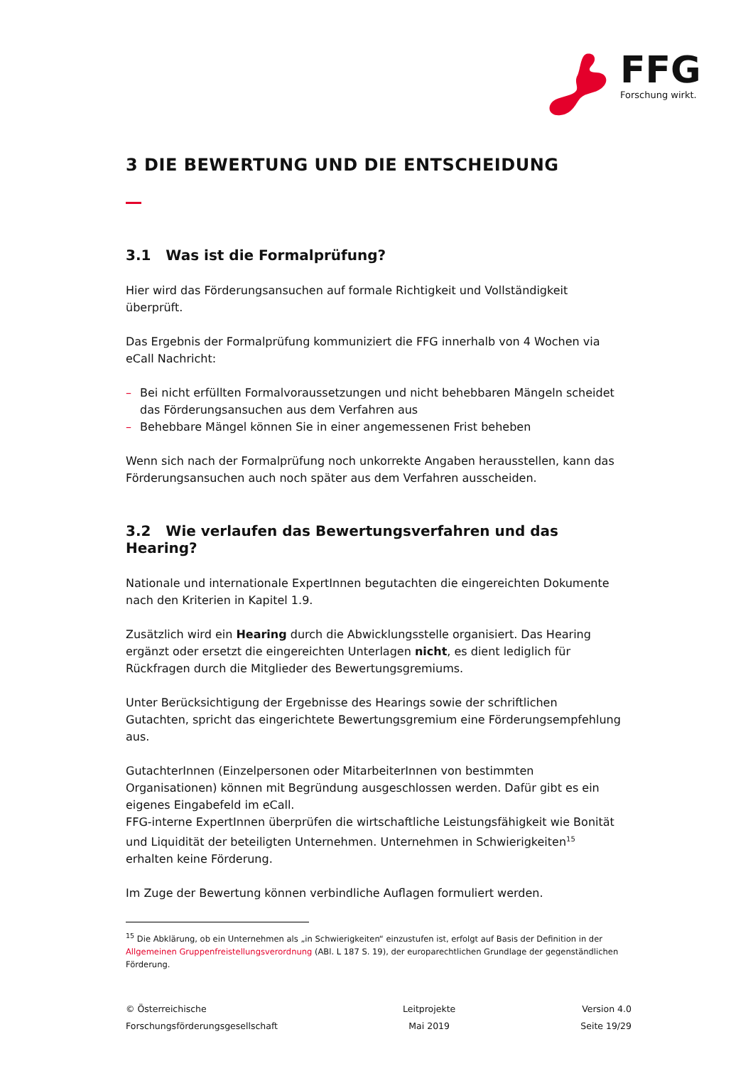FFG Forschung wirkt.
3 DIE BEWERTUNG UND DIE ENTSCHEIDUNG
3.1 Was ist die Formalprüfung?
Hier wird das Förderungsansuchen auf formale Richtigkeit und Vollständigkeit überprüft.
Das Ergebnis der Formalprüfung kommuniziert die FFG innerhalb von 4 Wochen via eCall Nachricht:
– Bei nicht erfüllten Formalvoraussetzungen und nicht behebbaren Mängeln scheidet das Förderungsansuchen aus dem Verfahren aus
– Behebbare Mängel können Sie in einer angemessenen Frist beheben
Wenn sich nach der Formalprüfung noch unkorrekte Angaben herausstellen, kann das Förderungsansuchen auch noch später aus dem Verfahren ausscheiden.
3.2 Wie verlaufen das Bewertungsverfahren und das Hearing?
Nationale und internationale ExpertInnen begutachten die eingereichten Dokumente nach den Kriterien in Kapitel 1.9.
Zusätzlich wird ein Hearing durch die Abwicklungsstelle organisiert. Das Hearing ergänzt oder ersetzt die eingereichten Unterlagen nicht, es dient lediglich für Rückfragen durch die Mitglieder des Bewertungsgremiums.
Unter Berücksichtigung der Ergebnisse des Hearings sowie der schriftlichen Gutachten, spricht das eingerichtete Bewertungsgremium eine Förderungsempfehlung aus.
GutachterInnen (Einzelpersonen oder MitarbeiterInnen von bestimmten Organisationen) können mit Begründung ausgeschlossen werden. Dafür gibt es ein eigenes Eingabefeld im eCall.
FFG-interne ExpertInnen überprüfen die wirtschaftliche Leistungsfähigkeit wie Bonität und Liquidität der beteiligten Unternehmen. Unternehmen in Schwierigkeiten<sup>15</sup> erhalten keine Förderung.
Im Zuge der Bewertung können verbindliche Auflagen formuliert werden.
<sup>15</sup> Die Abklärung, ob ein Unternehmen als „in Schwierigkeiten“ einzustufen ist, erfolgt auf Basis der Definition in der Allgemeinen Gruppenfreistellungsverordnung (ABl. L 187 S. 19), der europarechtlichen Grundlage der gegenständlichen Förderung.
© Österreichische
Forschungsförderungsgesellschaft
Leitprojekte
Mai 2019
Version 4.0
Seite 19/29